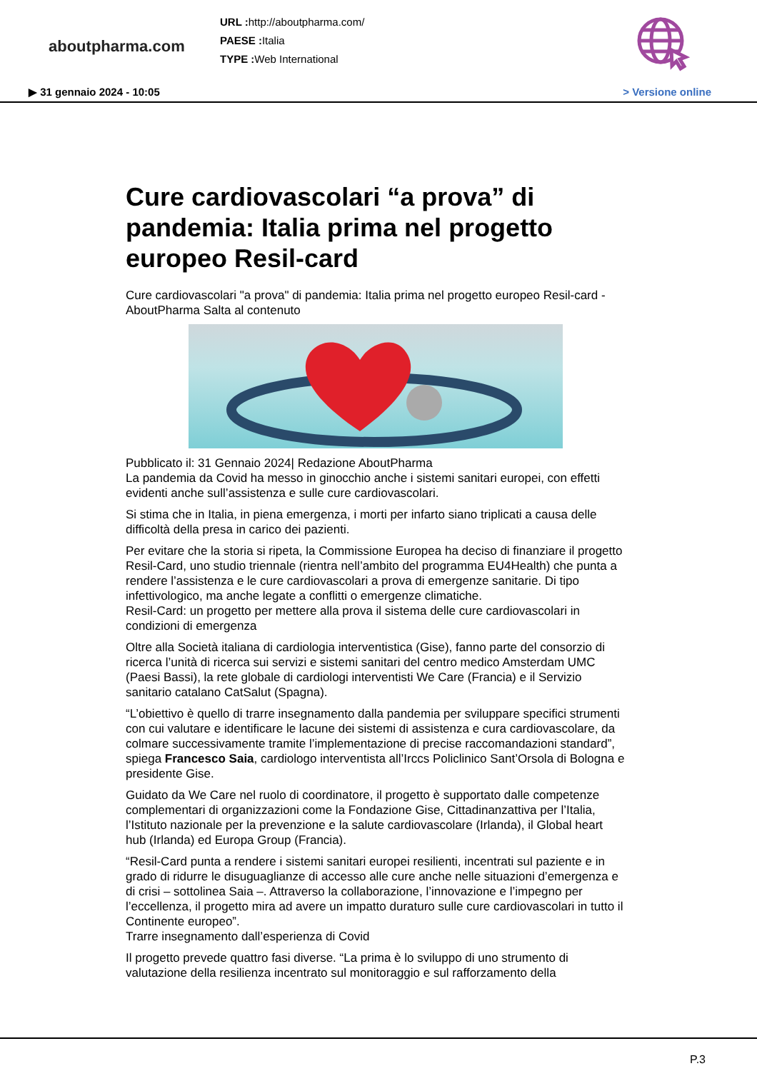aboutpharma.com
URL : http://aboutpharma.com/
PAESE : Italia
TYPE : Web International
▶ 31 gennaio 2024 - 10:05 > Versione online
Cure cardiovascolari “a prova” di pandemia: Italia prima nel progetto europeo Resil-card
Cure cardiovascolari "a prova" di pandemia: Italia prima nel progetto europeo Resil-card - AboutPharma Salta al contenuto
Pubblicato il: 31 Gennaio 2024| Redazione AboutPharma
La pandemia da Covid ha messo in ginocchio anche i sistemi sanitari europei, con effetti evidenti anche sull’assistenza e sulle cure cardiovascolari.
Si stima che in Italia, in piena emergenza, i morti per infarto siano triplicati a causa delle difficoltà della presa in carico dei pazienti.
Per evitare che la storia si ripeta, la Commissione Europea ha deciso di finanziare il progetto Resil-Card, uno studio triennale (rientra nell’ambito del programma EU4Health) che punta a rendere l’assistenza e le cure cardiovascolari a prova di emergenze sanitarie. Di tipo infettivologico, ma anche legate a conflitti o emergenze climatiche.
Resil-Card: un progetto per mettere alla prova il sistema delle cure cardiovascolari in condizioni di emergenza
Oltre alla Società italiana di cardiologia interventistica (Gise), fanno parte del consorzio di ricerca l’unità di ricerca sui servizi e sistemi sanitari del centro medico Amsterdam UMC (Paesi Bassi), la rete globale di cardiologi interventisti We Care (Francia) e il Servizio sanitario catalano CatSalut (Spagna).
“L’obiettivo è quello di trarre insegnamento dalla pandemia per sviluppare specifici strumenti con cui valutare e identificare le lacune dei sistemi di assistenza e cura cardiovascolare, da colmare successivamente tramite l’implementazione di precise raccomandazioni standard”, spiega Francesco Saia, cardiologo interventista all’Irccs Policlinico Sant’Orsola di Bologna e presidente Gise.
Guidato da We Care nel ruolo di coordinatore, il progetto è supportato dalle competenze complementari di organizzazioni come la Fondazione Gise, Cittadinanzattiva per l’Italia, l’Istituto nazionale per la prevenzione e la salute cardiovascolare (Irlanda), il Global heart hub (Irlanda) ed Europa Group (Francia).
“Resil-Card punta a rendere i sistemi sanitari europei resilienti, incentrati sul paziente e in grado di ridurre le disuguaglianze di accesso alle cure anche nelle situazioni d’emergenza e di crisi – sottolinea Saia –. Attraverso la collaborazione, l’innovazione e l’impegno per l’eccellenza, il progetto mira ad avere un impatto duraturo sulle cure cardiovascolari in tutto il Continente europeo”.
Trarre insegnamento dall’esperienza di Covid
Il progetto prevede quattro fasi diverse. “La prima è lo sviluppo di uno strumento di valutazione della resilienza incentrato sul monitoraggio e sul rafforzamento della
P.3